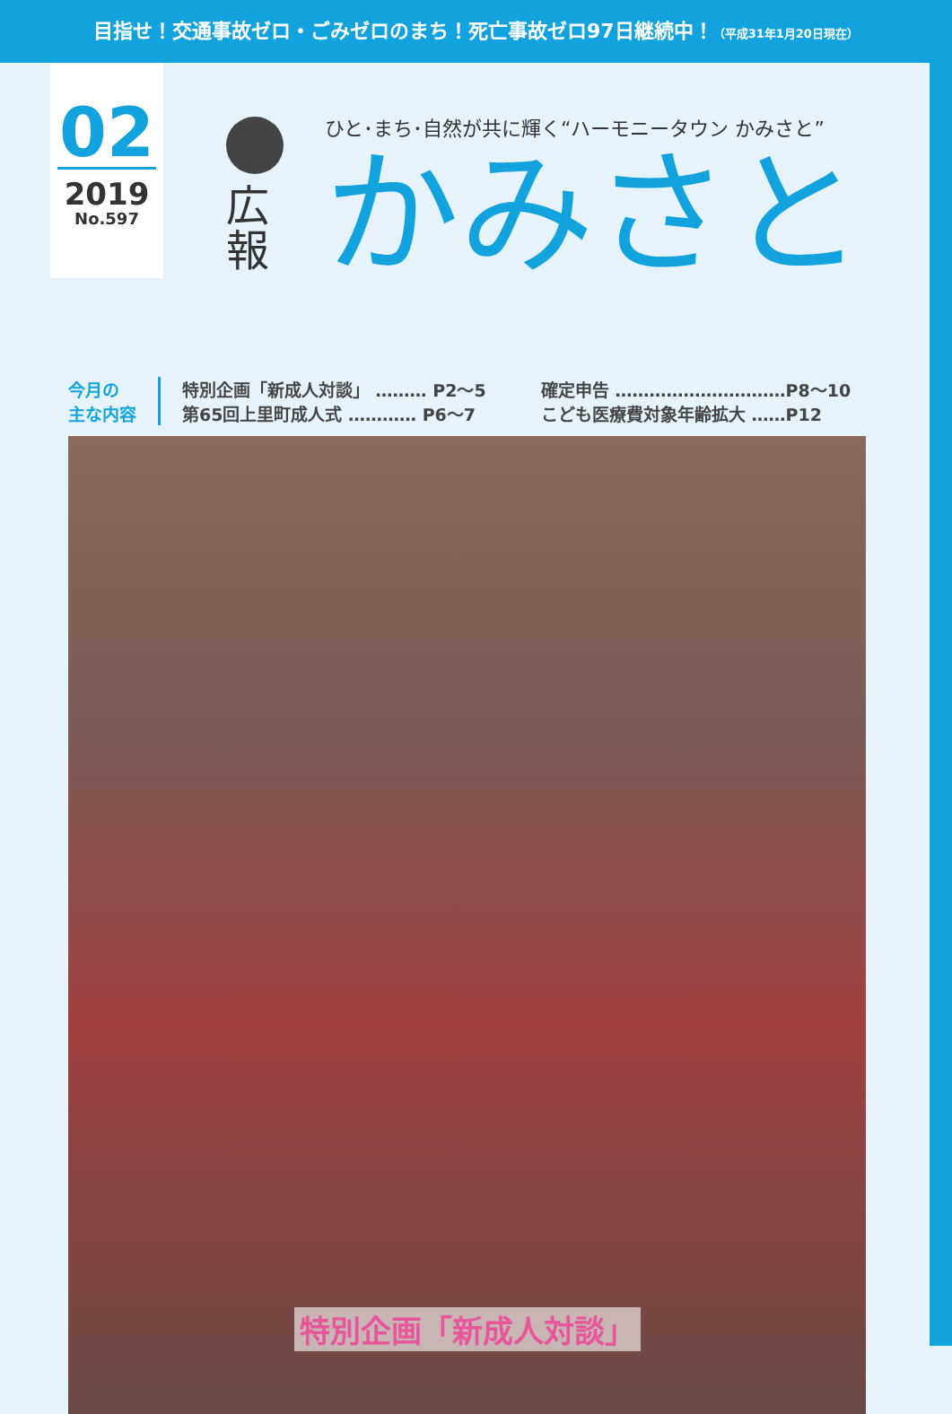目指せ！交通事故ゼロ・ごみゼロのまち！死亡事故ゼロ97日継続中！（平成31年1月20日現在）
02
2019
No.597
広
報
ひと･まち･自然が共に輝く“ハーモニータウン かみさと”
かみさと
今月の
主な内容
特別企画「新成人対談」 ……… P2～5
第65回上里町成人式 ………… P6～7
確定申告 …………………………P8～10
こども医療費対象年齢拡大 ……P12
特別企画「新成人対談」